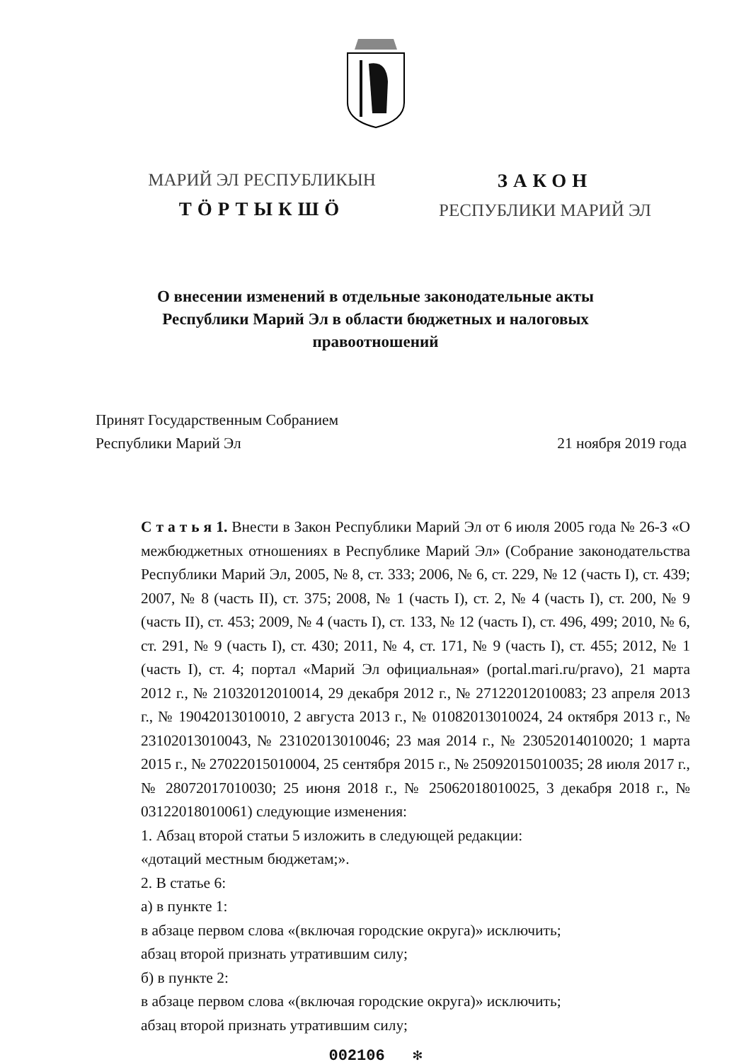МАРИЙ ЭЛ РЕСПУБЛИКЫН
ТӦРТЫКШӦ
ЗАКОН
РЕСПУБЛИКИ МАРИЙ ЭЛ
О внесении изменений в отдельные законодательные акты
Республики Марий Эл в области бюджетных и налоговых
правоотношений
Принят Государственным Собранием
Республики Марий Эл
21 ноября 2019 года
С т а т ь я 1. Внести в Закон Республики Марий Эл от 6 июля 2005 года № 26-З «О межбюджетных отношениях в Республике Марий Эл» (Собрание законодательства Республики Марий Эл, 2005, № 8, ст. 333; 2006, № 6, ст. 229, № 12 (часть I), ст. 439; 2007, № 8 (часть II), ст. 375; 2008, № 1 (часть I), ст. 2, № 4 (часть I), ст. 200, № 9 (часть II), ст. 453; 2009, № 4 (часть I), ст. 133, № 12 (часть I), ст. 496, 499; 2010, № 6, ст. 291, № 9 (часть I), ст. 430; 2011, № 4, ст. 171, № 9 (часть I), ст. 455; 2012, № 1 (часть I), ст. 4; портал «Марий Эл официальная» (portal.mari.ru/pravo), 21 марта 2012 г., № 21032012010014, 29 декабря 2012 г., № 27122012010083; 23 апреля 2013 г., № 19042013010010, 2 августа 2013 г., № 01082013010024, 24 октября 2013 г., № 23102013010043, № 23102013010046; 23 мая 2014 г., № 23052014010020; 1 марта 2015 г., № 27022015010004, 25 сентября 2015 г., № 25092015010035; 28 июля 2017 г., № 28072017010030; 25 июня 2018 г., № 25062018010025, 3 декабря 2018 г., № 03122018010061) следующие изменения:
1. Абзац второй статьи 5 изложить в следующей редакции:
«дотаций местным бюджетам;».
2. В статье 6:
а) в пункте 1:
в абзаце первом слова «(включая городские округа)» исключить;
абзац второй признать утратившим силу;
б) в пункте 2:
в абзаце первом слова «(включая городские округа)» исключить;
абзац второй признать утратившим силу;
002106 ✻